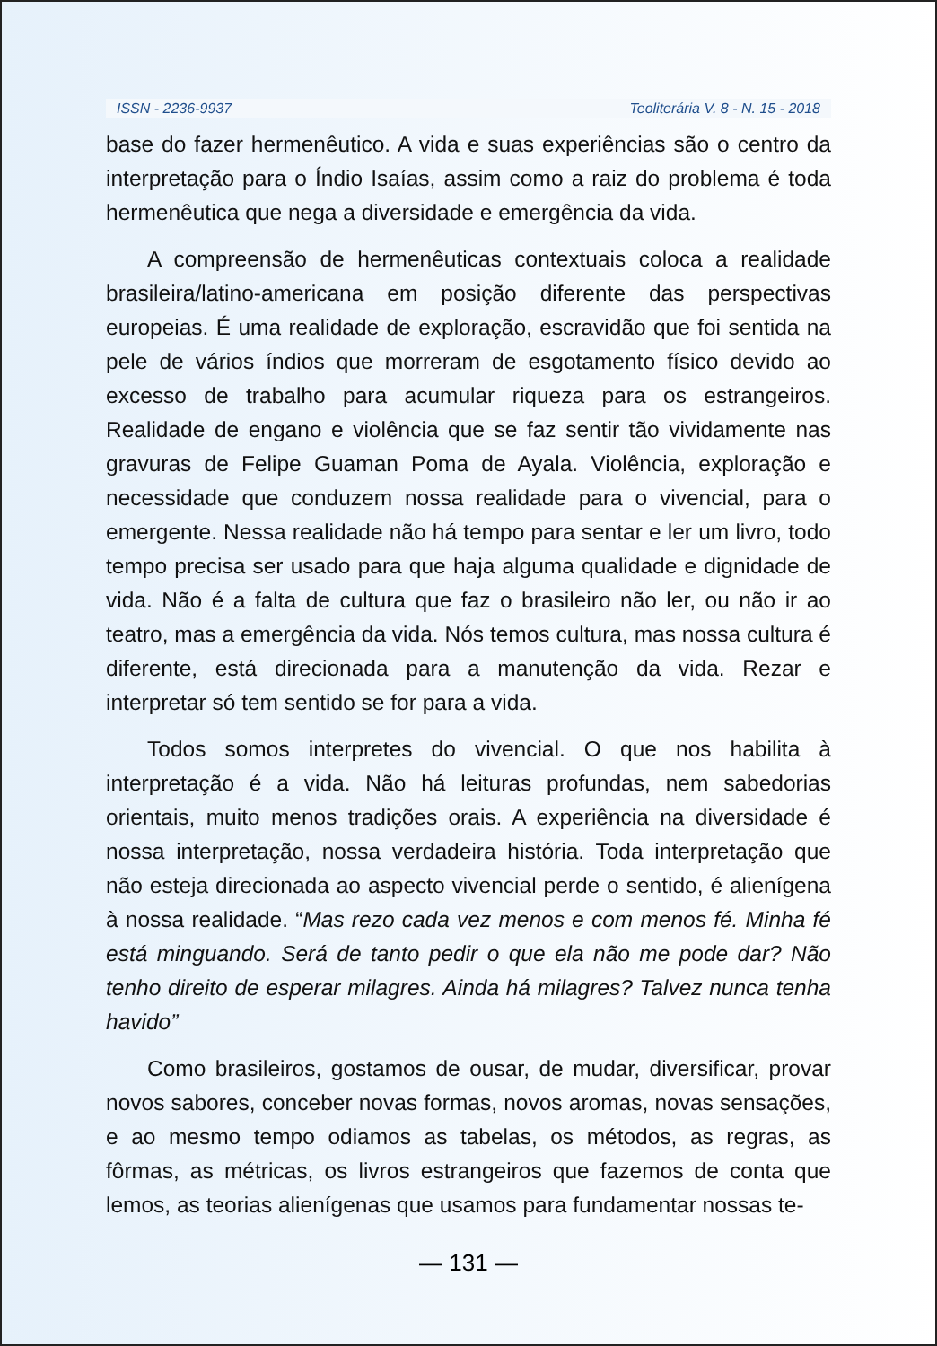ISSN - 2236-9937 Teoliterária V. 8 - N. 15 - 2018
base do fazer hermenêutico. A vida e suas experiências são o centro da interpretação para o Índio Isaías, assim como a raiz do problema é toda hermenêutica que nega a diversidade e emergência da vida.
A compreensão de hermenêuticas contextuais coloca a realidade brasileira/latino-americana em posição diferente das perspectivas europeias. É uma realidade de exploração, escravidão que foi sentida na pele de vários índios que morreram de esgotamento físico devido ao excesso de trabalho para acumular riqueza para os estrangeiros. Realidade de engano e violência que se faz sentir tão vividamente nas gravuras de Felipe Guaman Poma de Ayala. Violência, exploração e necessidade que conduzem nossa realidade para o vivencial, para o emergente. Nessa realidade não há tempo para sentar e ler um livro, todo tempo precisa ser usado para que haja alguma qualidade e dignidade de vida. Não é a falta de cultura que faz o brasileiro não ler, ou não ir ao teatro, mas a emergência da vida. Nós temos cultura, mas nossa cultura é diferente, está direcionada para a manutenção da vida. Rezar e interpretar só tem sentido se for para a vida.
Todos somos interpretes do vivencial. O que nos habilita à interpretação é a vida. Não há leituras profundas, nem sabedorias orientais, muito menos tradições orais. A experiência na diversidade é nossa interpretação, nossa verdadeira história. Toda interpretação que não esteja direcionada ao aspecto vivencial perde o sentido, é alienígena à nossa realidade. “Mas rezo cada vez menos e com menos fé. Minha fé está minguando. Será de tanto pedir o que ela não me pode dar? Não tenho direito de esperar milagres. Ainda há milagres? Talvez nunca tenha havido”
Como brasileiros, gostamos de ousar, de mudar, diversificar, provar novos sabores, conceber novas formas, novos aromas, novas sensações, e ao mesmo tempo odiamos as tabelas, os métodos, as regras, as fôrmas, as métricas, os livros estrangeiros que fazemos de conta que lemos, as teorias alienígenas que usamos para fundamentar nossas te-
— 131 —